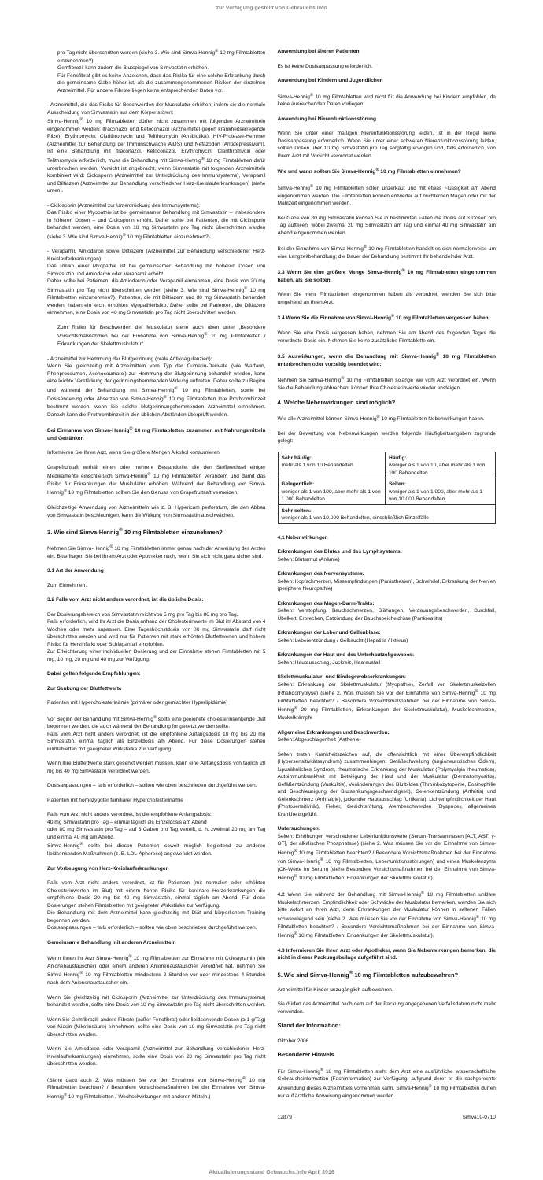zur Verfügung gestellt von Gebrauchs.info
pro Tag nicht überschritten werden (siehe 3. Wie sind Simva-Hennig<sup>®</sup> 10 mg Filmtabletten einzunehmen?).
Gemfibrozil kann zudem die Blutspiegel von Simvastatin erhöhen.
Für Fenofibrat gibt es keine Anzeichen, dass das Risiko für eine solche Erkrankung durch die gemeinsame Gabe höher ist, als die zusammengenommenen Risiken der einzelnen Arzneimittel. Für andere Fibrate liegen keine entsprechenden Daten vor.
- Arzneimittel, die das Risiko für Beschwerden der Muskulatur erhöhen, indem sie die normale Ausscheidung von Simvastatin aus dem Körper stören:
Simva-Hennig<sup>®</sup> 10 mg Filmtabletten dürfen nicht zusammen mit folgenden Arzneimitteln eingenommen werden: Itraconazol und Ketoconazol (Arzneimittel gegen krankheitserregende Pilze), Erythromycin, Clarithromycin und Telithromycin (Antibiotika), HIV-Protease-Hemmer (Arzneimittel zur Behandlung der Immunschwäche AIDS) und Nefazodon (Antidepressivum). Ist eine Behandlung mit Itraconazol, Ketoconazol, Erythromycin, Clarithromycin oder Telithromycin erforderlich, muss die Behandlung mit Simva-Hennig<sup>®</sup> 10 mg Filmtabletten dafür unterbrochen werden. Vorsicht ist angebracht, wenn Simvastatin mit folgenden Arzneimitteln kombiniert wird: Ciclosporin (Arzneimittel zur Unterdrückung des Immunsystems), Verapamil und Diltiazem (Arzneimittel zur Behandlung verschiedener Herz-Kreislauferkrankungen) (siehe unten).
- Ciclosporin (Arzneimittel zur Unterdrückung des Immunsystems):
Das Risiko einer Myopathie ist bei gemeinsamer Behandlung mit Simvastatin – insbesondere in höheren Dosen – und Ciclosporin erhöht. Daher sollte bei Patienten, die mit Ciclosporin behandelt werden, eine Dosis von 10 mg Simvastatin pro Tag nicht überschritten werden (siehe 3. Wie sind Simva-Hennig<sup>®</sup> 10 mg Filmtabletten einzunehmen?).
- Verapamil, Amiodaron sowie Diltiazem (Arzneimittel zur Behandlung verschiedener Herz-Kreislauferkrankungen):
Das Risiko einer Myopathie ist bei gemeinsamer Behandlung mit höheren Dosen von Simvastatin und Amiodaron oder Verapamil erhöht.
Daher sollte bei Patienten, die Amiodaron oder Verapamil einnehmen, eine Dosis von 20 mg Simvastatin pro Tag nicht überschritten werden (siehe 3. Wie sind Simva-Hennig<sup>®</sup> 10 mg Filmtabletten einzunehmen?). Patienten, die mit Diltiazem und 80 mg Simvastatin behandelt werden, haben ein leicht erhöhtes Myopathierisiko. Daher sollte bei Patienten, die Diltiazem einnehmen, eine Dosis von 40 mg Simvastatin pro Tag nicht überschritten werden.
Zum Risiko für Beschwerden der Muskulatur siehe auch oben unter „Besondere Vorsichtsmaßnahmen bei der Einnahme von Simva-Hennig<sup>®</sup> 10 mg Filmtabletten / Erkrankungen der Skelettmuskulatur“.
- Arzneimittel zur Hemmung der Blutgerinnung (orale Antikoagulanzien):
Wenn Sie gleichzeitig mit Arzneimitteln vom Typ der Cumarin-Derivate (wie Warfarin, Phenprocoumon, Acenocoumarol) zur Hemmung der Blutgerinnung behandelt werden, kann eine leichte Verstärkung der gerinnungshemmenden Wirkung auftreten. Daher sollte zu Beginn und während der Behandlung mit Simva-Hennig<sup>®</sup> 10 mg Filmtabletten, sowie bei Dosisänderung oder Absetzen von Simva-Hennig<sup>®</sup> 10 mg Filmtabletten Ihre Prothrombinzeit bestimmt werden, wenn Sie solche blutgerinnungshemmenden Arzneimittel einnehmen. Danach kann die Prothrombinzeit in den üblichen Abständen überprüft werden.
Bei Einnahme von Simva-Hennig<sup>®</sup> 10 mg Filmtabletten zusammen mit Nahrungsmitteln und Getränken
Informieren Sie Ihren Arzt, wenn Sie größere Mengen Alkohol konsumieren.
Grapefruitsaft enthält einen oder mehrere Bestandteile, die den Stoffwechsel einiger Medikamente einschließlich Simva-Hennig<sup>®</sup> 10 mg Filmtabletten verändern und damit das Risiko für Erkrankungen der Muskulatur erhöhen. Während der Behandlung von Simva-Hennig<sup>®</sup> 10 mg Filmtabletten sollten Sie den Genuss von Grapefruitsaft vermeiden.
Gleichzeitige Anwendung von Arzneimitteln wie z. B. Hypericum perforatum, die den Abbau von Simvastatin beschleunigen, kann die Wirkung von Simvastatin abschwächen.
3. Wie sind Simva-Hennig<sup>®</sup> 10 mg Filmtabletten einzunehmen?
Nehmen Sie Simva-Hennig<sup>®</sup> 10 mg Filmtabletten immer genau nach der Anweisung des Arztes ein. Bitte fragen Sie bei Ihrem Arzt oder Apotheker nach, wenn Sie sich nicht ganz sicher sind.
3.1 Art der Anwendung
Zum Einnehmen.
3.2 Falls vom Arzt nicht anders verordnet, ist die übliche Dosis:
Der Dosierungsbereich von Simvastatin reicht von 5 mg pro Tag bis 80 mg pro Tag.
Falls erforderlich, wird Ihr Arzt die Dosis anhand der Cholesterinwerte im Blut im Abstand von 4 Wochen oder mehr anpassen. Eine Tageshöchstdosis von 80 mg Simvastatin darf nicht überschritten werden und wird nur für Patienten mit stark erhöhten Blutfettwerten und hohem Risiko für Herzinfarkt oder Schlaganfall empfohlen.
Zur Erleichterung einer individuellen Dosierung und der Einnahme stehen Filmtabletten mit 5 mg, 10 mg, 20 mg und 40 mg zur Verfügung.
Dabei gelten folgende Empfehlungen:
Zur Senkung der Blutfettwerte
Patienten mit Hypercholesterinämie (primärer oder gemischter Hyperlipidämie)
Vor Beginn der Behandlung mit Simva-Hennig<sup>®</sup> sollte eine geeignete cholesterinsenkende Diät begonnen werden, die auch während der Behandlung fortgesetzt werden sollte.
Falls vom Arzt nicht anders verordnet, ist die empfohlene Anfangsdosis 10 mg bis 20 mg Simvastatin, einmal täglich als Einzeldosis am Abend. Für diese Dosierungen stehen Filmtabletten mit geeigneter Wirkstärke zur Verfügung.
Wenn Ihre Blutfettwerte stark gesenkt werden müssen, kann eine Anfangsdosis von täglich 20 mg bis 40 mg Simvastatin verordnet werden.
Dosisanpassungen – falls erforderlich – sollten wie oben beschrieben durchgeführt werden.
Patienten mit homozygoter familiärer Hypercholesterinämie
Falls vom Arzt nicht anders verordnet, ist die empfohlene Anfangsdosis:
40 mg Simvastatin pro Tag – einmal täglich als Einzeldosis am Abend
oder 80 mg Simvastatin pro Tag – auf 3 Gaben pro Tag verteilt, d. h. zweimal 20 mg am Tag und einmal 40 mg am Abend.
Simva-Hennig<sup>®</sup> sollte bei diesen Patienten soweit möglich begleitend zu anderen lipidsenkenden Maßnahmen (z. B. LDL-Apherese) angewendet werden.
Zur Vorbeugung von Herz-Kreislauferkrankungen
Falls vom Arzt nicht anders verordnet, ist für Patienten (mit normalen oder erhöhten Cholesterinwerten im Blut) mit einem hohen Risiko für koronare Herzerkrankungen die empfohlene Dosis 20 mg bis 40 mg Simvastatin, einmal täglich am Abend. Für diese Dosierungen stehen Filmtabletten mit geeigneter Wirkstärke zur Verfügung.
Die Behandlung mit dem Arzneimittel kann gleichzeitig mit Diät und körperlichem Training begonnen werden.
Dosisanpassungen – falls erforderlich – sollten wie oben beschrieben durchgeführt werden.
Gemeinsame Behandlung mit anderen Arzneimitteln
Wenn Ihnen Ihr Arzt Simva-Hennig<sup>®</sup> 10 mg Filmtabletten zur Einnahme mit Colestyramin (ein Anionenaustauscher) oder einem anderen Anionenaustauscher verordnet hat, nehmen Sie Simva-Hennig<sup>®</sup> 10 mg Filmtabletten mindestens 2 Stunden vor oder mindestens 4 Stunden nach dem Anionenaustauscher ein.
Wenn Sie gleichzeitig mit Ciclosporin (Arzneimittel zur Unterdrückung des Immunsystems) behandelt werden, sollte eine Dosis von 10 mg Simvastatin pro Tag nicht überschritten werden.
Wenn Sie Gemfibrozil, andere Fibrate (außer Fenofibrat) oder lipidsenkende Dosen (≥ 1 g/Tag) von Niacin (Nikotinsäure) einnehmen, sollte eine Dosis von 10 mg Simvastatin pro Tag nicht überschritten werden.
Wenn Sie Amiodaron oder Verapamil (Arzneimittel zur Behandlung verschiedener Herz-Kreislauferkrankungen) einnehmen, sollte eine Dosis von 20 mg Simvastatin pro Tag nicht überschritten werden.
(Siehe dazu auch 2. Was müssen Sie vor der Einnahme von Simva-Hennig<sup>®</sup> 10 mg Filmtabletten beachten? / Besondere Vorsichtsmaßnahmen bei der Einnahme von Simva-Hennig<sup>®</sup> 10 mg Filmtabletten / Wechselwirkungen mit anderen Mitteln.)
Anwendung bei älteren Patienten
Es ist keine Dosisanpassung erforderlich.
Anwendung bei Kindern und Jugendlichen
Simva-Hennig<sup>®</sup> 10 mg Filmtabletten wird nicht für die Anwendung bei Kindern empfohlen, da keine ausreichenden Daten vorliegen.
Anwendung bei Nierenfunktionsstörung
Wenn Sie unter einer mäßigen Nierenfunktionsstörung leiden, ist in der Regel keine Dosisanpassung erforderlich. Wenn Sie unter einer schweren Nierenfunktionsstörung leiden, sollten Dosen über 10 mg Simvastatin pro Tag sorgfältig erwogen und, falls erforderlich, von Ihrem Arzt mit Vorsicht verordnet werden.
Wie und wann sollten Sie Simva-Hennig<sup>®</sup> 10 mg Filmtabletten einnehmen?
Simva-Hennig<sup>®</sup> 10 mg Filmtabletten sollen unzerkaut und mit etwas Flüssigkeit am Abend eingenommen werden. Die Filmtabletten können entweder auf nüchternen Magen oder mit der Mahlzeit eingenommen werden.
Bei Gabe von 80 mg Simvastatin können Sie in bestimmten Fällen die Dosis auf 3 Dosen pro Tag aufteilen, wobei zweimal 20 mg Simvastatin am Tag und einmal 40 mg Simvastatin am Abend eingenommen werden.
Bei der Einnahme von Simva-Hennig<sup>®</sup> 10 mg Filmtabletten handelt es sich normalerweise um eine Langzeitbehandlung; die Dauer der Behandlung bestimmt Ihr behandelnder Arzt.
3.3 Wenn Sie eine größere Menge Simva-Hennig<sup>®</sup> 10 mg Filmtabletten eingenommen haben, als Sie sollten:
Wenn Sie mehr Filmtabletten eingenommen haben als verordnet, wenden Sie sich bitte umgehend an Ihren Arzt.
3.4 Wenn Sie die Einnahme von Simva-Hennig<sup>®</sup> 10 mg Filmtabletten vergessen haben:
Wenn Sie eine Dosis vergessen haben, nehmen Sie am Abend des folgenden Tages die verordnete Dosis ein. Nehmen Sie keine zusätzliche Filmtablette ein.
3.5 Auswirkungen, wenn die Behandlung mit Simva-Hennig<sup>®</sup> 10 mg Filmtabletten unterbrochen oder vorzeitig beendet wird:
Nehmen Sie Simva-Hennig<sup>®</sup> 10 mg Filmtabletten solange wie vom Arzt verordnet ein. Wenn Sie die Behandlung abbrechen, können Ihre Cholesterinwerte wieder ansteigen.
4. Welche Nebenwirkungen sind möglich?
Wie alle Arzneimittel können Simva-Hennig<sup>®</sup> 10 mg Filmtabletten Nebenwirkungen haben.
Bei der Bewertung von Nebenwirkungen werden folgende Häufigkeitsangaben zugrunde gelegt:
| Sehr häufig: mehr als 1 von 10 Behandelten | Häufig: weniger als 1 von 10, aber mehr als 1 von 100 Behandelten |
| Gelegentlich: weniger als 1 von 100, aber mehr als 1 von 1.000 Behandelten | Selten: weniger als 1 von 1.000, aber mehr als 1 von 10.000 Behandelten |
| Sehr selten: weniger als 1 von 10.000 Behandelten, einschließlich Einzelfälle | |
4.1 Nebenwirkungen
Erkrankungen des Blutes und des Lymphsystems:
Selten: Blutarmut (Anämie)
Erkrankungen des Nervensystems:
Selten: Kopfschmerzen, Missempfindungen (Parästhesien), Schwindel, Erkrankung der Nerven (periphere Neuropathie)
Erkrankungen des Magen-Darm-Trakts:
Selten: Verstopfung, Bauchschmerzen, Blähungen, Verdauungsbeschwerden, Durchfall, Übelkeit, Erbrechen, Entzündung der Bauchspeicheldrüse (Pankreatitis)
Erkrankungen der Leber und Gallenblase:
Selten: Leberentzündung / Gelbsucht (Hepatitis / Ikterus)
Erkrankungen der Haut und des Unterhautzellgewebes:
Selten: Hautausschlag, Juckreiz, Haarausfall
Skelettmuskulatur- und Bindegewebserkrankungen:
Selten: Erkrankung der Skelettmuskulatur (Myopathie), Zerfall von Skelettmuskelzellen (Rhabdomyolyse) (siehe 2. Was müssen Sie vor der Einnahme von Simva-Hennig<sup>®</sup> 10 mg Filmtabletten beachten? / Besondere Vorsichtsmaßnahmen bei der Einnahme von Simva-Hennig<sup>®</sup> 20 mg Filmtabletten, Erkrankungen der Skelettmuskulatur), Muskelschmerzen, Muskelkrämpfe
Allgemeine Erkrankungen und Beschwerden:
Selten: Abgeschlagenheit (Asthenie)
Selten traten Krankheitszeichen auf, die offensichtlich mit einer Überempfindlichkeit (Hypersensitivitätssyndrom) zusammenhingen: Gefäßschwellung (angioneurotisches Ödem), lupusähnliches Syndrom, rheumatische Erkrankung der Muskulatur (Polymyalgia rheumatica), Autoimmunkrankheit mit Beteiligung der Haut und der Muskulatur (Dermatomyositis), Gefäßentzündung (Vaskulitis), Veränderungen des Blutbildes (Thrombozytopenie, Eosinophilie und Beschleunigung der Blutsenkungsgeschwindigkeit), Gelenkentzündung (Arthritis) und Gelenkschmerz (Arthralgie), juckender Hautausschlag (Urtikaria), Lichtempfindlichkeit der Haut (Photosensitivität), Fieber, Gesichtsrötung, Atembeschwerden (Dyspnoe), allgemeines Krankheitsgefühl.
Untersuchungen:
Selten: Erhöhungen verschiedener Leberfunktionswerte (Serum-Transaminasen [ALT, AST, γ-GT], der alkalischen Phosphatase) (siehe 2. Was müssen Sie vor der Einnahme von Simva-Hennig<sup>®</sup> 10 mg Filmtabletten beachten? / Besondere Vorsichtsmaßnahmen bei der Einnahme von Simva-Hennig<sup>®</sup> 10 mg Filmtabletten, Leberfunktionsstörungen) und eines Muskelenzyms (CK-Werte im Serum) (siehe Besondere Vorsichtsmaßnahmen bei der Einnahme von Simva-Hennig<sup>®</sup> 10 mg Filmtabletten, Erkrankungen der Skelettmuskulatur).
4.2 Wenn Sie während der Behandlung mit Simva-Hennig<sup>®</sup> 10 mg Filmtabletten unklare Muskelschmerzen, Empfindlichkeit oder Schwäche der Muskulatur bemerken, wenden Sie sich bitte sofort an Ihren Arzt, denn Erkrankungen der Muskulatur können in seltenen Fällen schwerwiegend sein (siehe 2. Was müssen Sie vor der Einnahme von Simva-Hennig<sup>®</sup> 10 mg Filmtabletten beachten? / Besondere Vorsichtsmaßnahmen bei der Einnahme von Simva-Hennig<sup>®</sup> 10 mg Filmtabletten, Erkrankungen der Skelettmuskulatur).
4.3 Informieren Sie Ihren Arzt oder Apotheker, wenn Sie Nebenwirkungen bemerken, die nicht in dieser Packungsbeilage aufgeführt sind.
5. Wie sind Simva-Hennig<sup>®</sup> 10 mg Filmtabletten aufzubewahren?
Arzneimittel für Kinder unzugänglich aufbewahren.
Sie dürfen das Arzneimittel nach dem auf der Packung angegebenen Verfallsdatum nicht mehr verwenden.
Stand der Information:
Oktober 2006
Besonderer Hinweis
Für Simva-Hennig<sup>®</sup> 10 mg Filmtabletten steht dem Arzt eine ausführliche wissenschaftliche Gebrauchsinformation (Fachinformation) zur Verfügung, aufgrund derer er die sachgerechte Anwendung dieses Arzneimittels vornehmen kann. Simva-Hennig<sup>®</sup> 10 mg Filmtabletten dürfen nur auf ärztliche Anweisung eingenommen werden.
12879 Simva10-0710
Aktualisierungsstand Gebrauchs.info April 2016